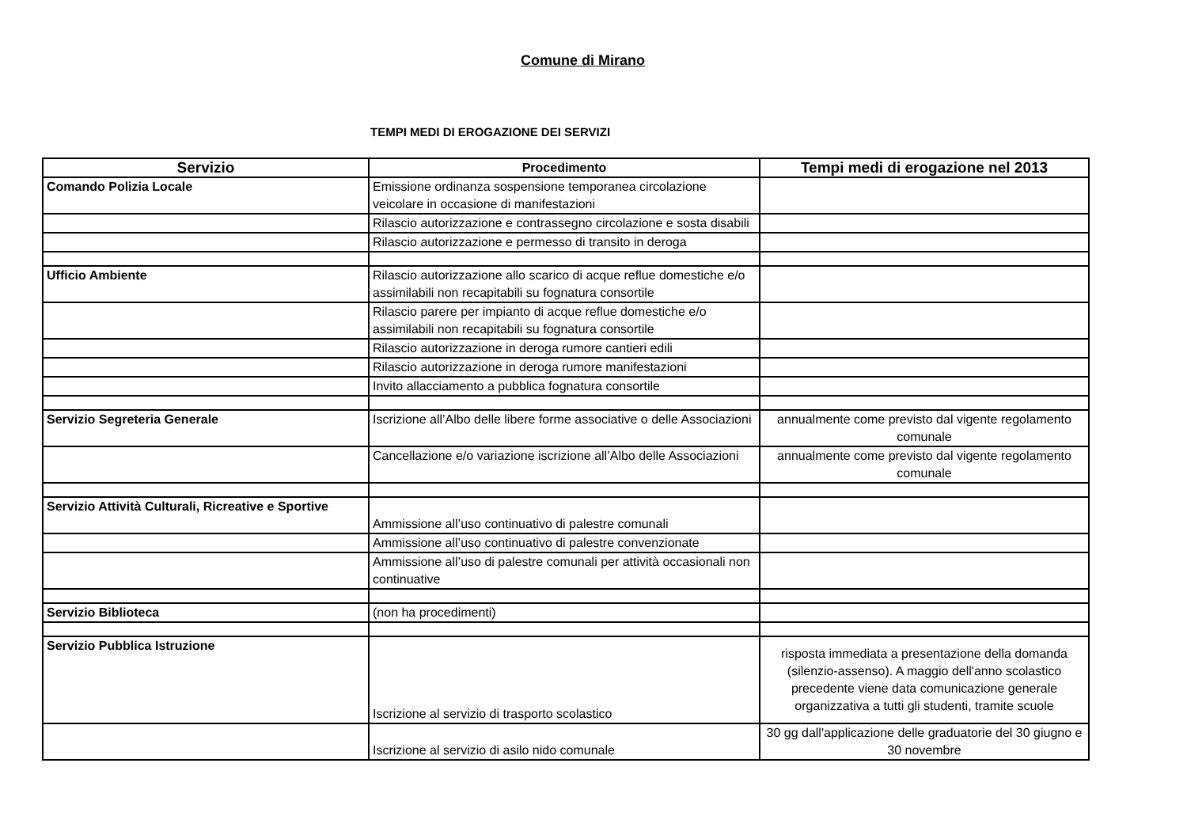Comune di Mirano
TEMPI MEDI DI EROGAZIONE DEI SERVIZI
| Servizio | Procedimento | Tempi medi di erogazione nel 2013 |
| --- | --- | --- |
| Comando Polizia Locale | Emissione ordinanza sospensione temporanea circolazione veicolare in occasione di manifestazioni | |
| | Rilascio autorizzazione e contrassegno circolazione e sosta disabili | |
| | Rilascio autorizzazione e permesso di transito in deroga | |
| Ufficio Ambiente | Rilascio autorizzazione allo scarico di acque reflue domestiche e/o assimilabili non recapitabili su fognatura consortile | |
| | Rilascio parere per impianto di acque reflue domestiche e/o assimilabili non recapitabili su fognatura consortile | |
| | Rilascio autorizzazione in deroga rumore cantieri edili | |
| | Rilascio autorizzazione in deroga rumore manifestazioni | |
| | Invito allacciamento a pubblica fognatura consortile | |
| Servizio Segreteria Generale | Iscrizione all’Albo delle libere forme associative o delle Associazioni | annualmente come previsto dal vigente regolamento comunale |
| | Cancellazione e/o variazione iscrizione all’Albo delle Associazioni | annualmente come previsto dal vigente regolamento comunale |
| Servizio Attività Culturali, Ricreative e Sportive | Ammissione all’uso continuativo di palestre comunali | |
| | Ammissione all’uso continuativo di palestre convenzionate | |
| | Ammissione all’uso di palestre comunali per attività occasionali non continuative | |
| Servizio Biblioteca | (non ha procedimenti) | |
| Servizio Pubblica Istruzione | Iscrizione al servizio di trasporto scolastico | risposta immediata a presentazione della domanda (silenzio-assenso). A maggio dell'anno scolastico precedente viene data comunicazione generale organizzativa a tutti gli studenti, tramite scuole |
| | Iscrizione al servizio di asilo nido comunale | 30 gg dall'applicazione delle graduatorie del 30 giugno e 30 novembre |